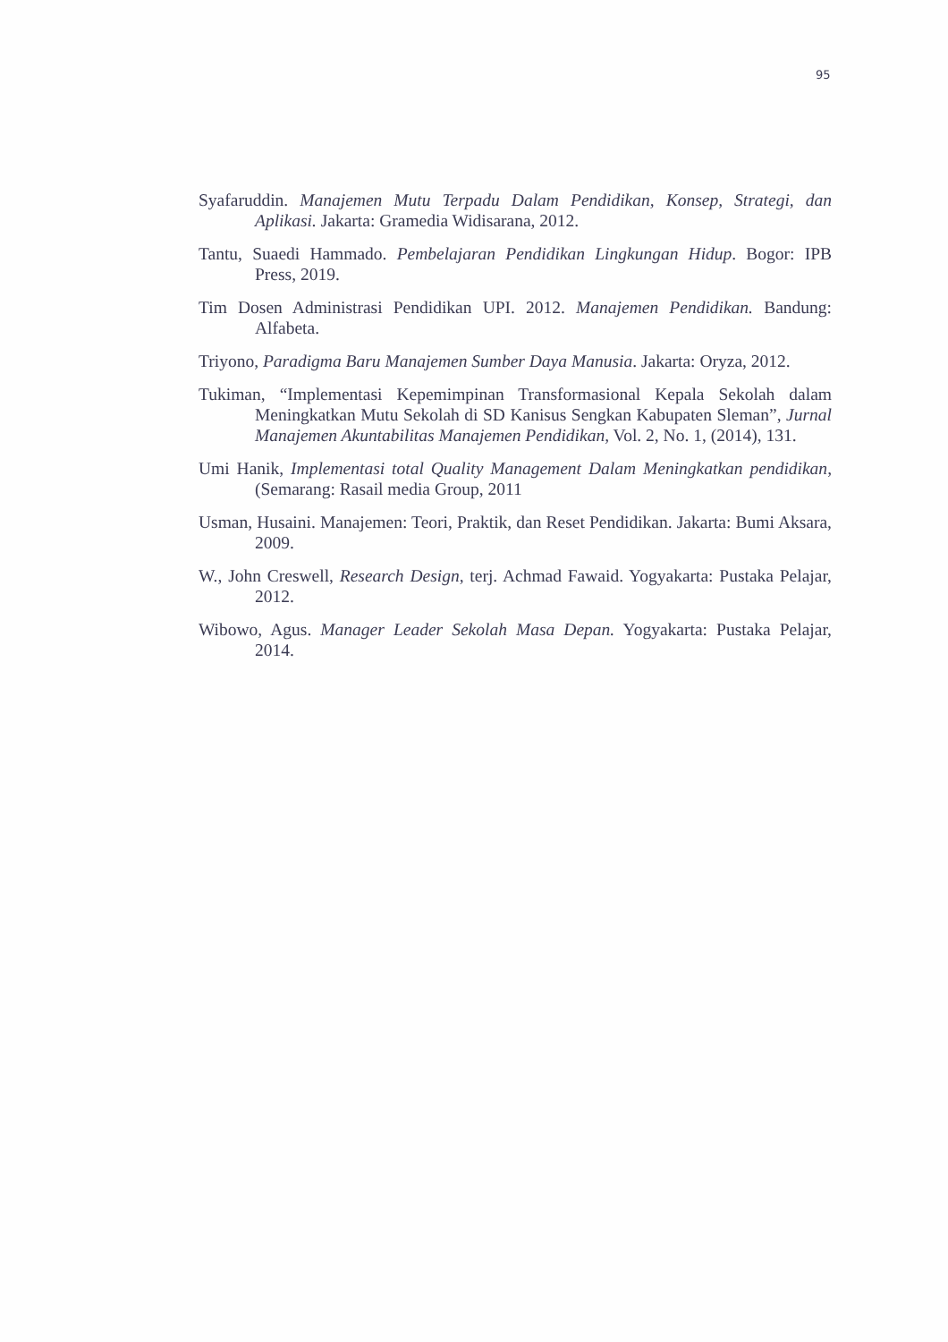95
Syafaruddin. Manajemen Mutu Terpadu Dalam Pendidikan, Konsep, Strategi, dan Aplikasi. Jakarta: Gramedia Widisarana, 2012.
Tantu, Suaedi Hammado. Pembelajaran Pendidikan Lingkungan Hidup. Bogor: IPB Press, 2019.
Tim Dosen Administrasi Pendidikan UPI. 2012. Manajemen Pendidikan. Bandung: Alfabeta.
Triyono, Paradigma Baru Manajemen Sumber Daya Manusia. Jakarta: Oryza, 2012.
Tukiman, “Implementasi Kepemimpinan Transformasional Kepala Sekolah dalam Meningkatkan Mutu Sekolah di SD Kanisus Sengkan Kabupaten Sleman”, Jurnal Manajemen Akuntabilitas Manajemen Pendidikan, Vol. 2, No. 1, (2014), 131.
Umi Hanik, Implementasi total Quality Management Dalam Meningkatkan pendidikan, (Semarang: Rasail media Group, 2011
Usman, Husaini. Manajemen: Teori, Praktik, dan Reset Pendidikan. Jakarta: Bumi Aksara, 2009.
W., John Creswell, Research Design, terj. Achmad Fawaid. Yogyakarta: Pustaka Pelajar, 2012.
Wibowo, Agus. Manager Leader Sekolah Masa Depan. Yogyakarta: Pustaka Pelajar, 2014.